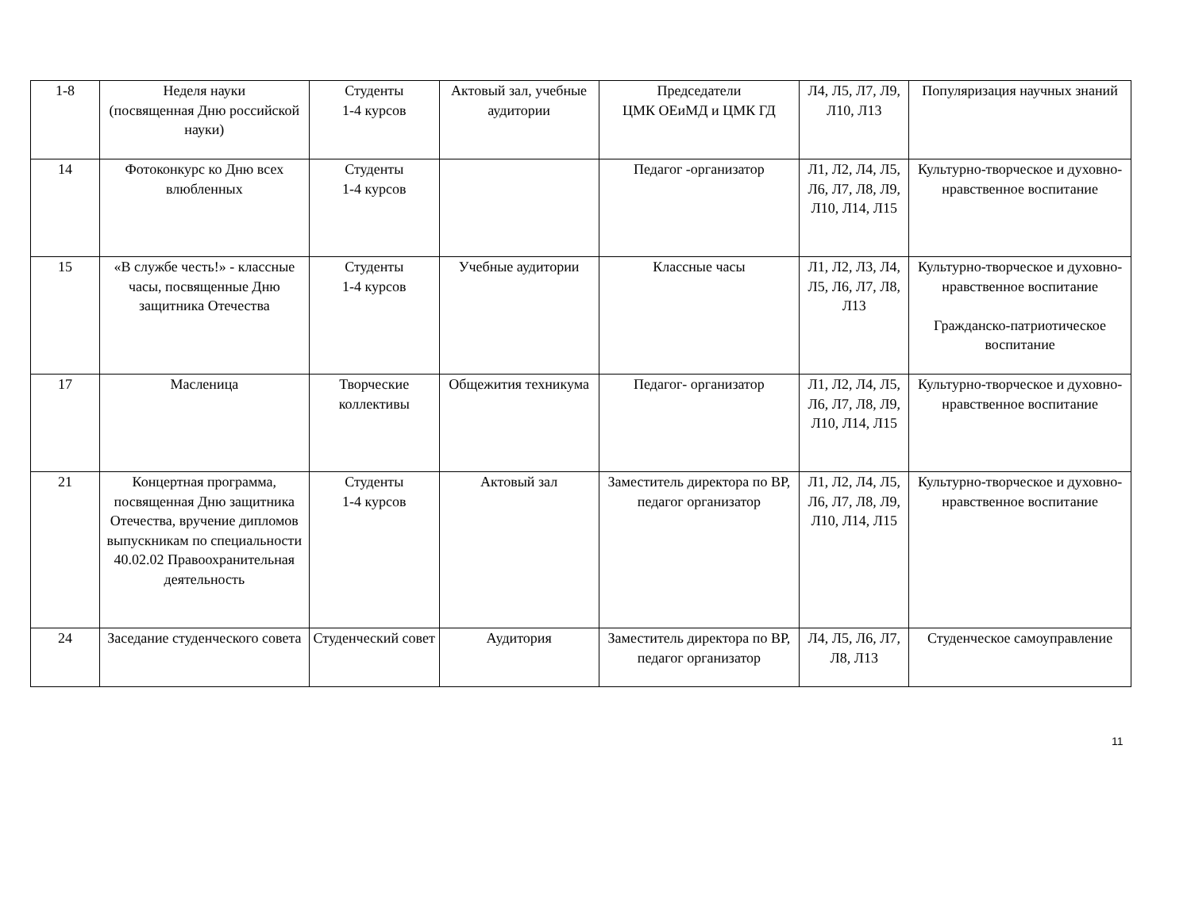| 1-8 | Неделя науки (посвященная Дню российской науки) | Студенты 1-4 курсов | Актовый зал, учебные аудитории | Председатели ЦМК ОЕиМД и ЦМК ГД | Л4, Л5, Л7, Л9, Л10, Л13 | Популяризация научных знаний |
| 14 | Фотоконкурс ко Дню всех влюбленных | Студенты 1-4 курсов | | Педагог -организатор | Л1, Л2, Л4, Л5, Л6, Л7, Л8, Л9, Л10, Л14, Л15 | Культурно-творческое и духовно-нравственное воспитание |
| 15 | «В службе честь!» - классные часы, посвященные Дню защитника Отечества | Студенты 1-4 курсов | Учебные аудитории | Классные часы | Л1, Л2, Л3, Л4, Л5, Л6, Л7, Л8, Л13 | Культурно-творческое и духовно-нравственное воспитание Гражданско-патриотическое воспитание |
| 17 | Масленица | Творческие коллективы | Общежития техникума | Педагог- организатор | Л1, Л2, Л4, Л5, Л6, Л7, Л8, Л9, Л10, Л14, Л15 | Культурно-творческое и духовно-нравственное воспитание |
| 21 | Концертная программа, посвященная Дню защитника Отечества, вручение дипломов выпускникам по специальности 40.02.02 Правоохранительная деятельность | Студенты 1-4 курсов | Актовый зал | Заместитель директора по ВР, педагог организатор | Л1, Л2, Л4, Л5, Л6, Л7, Л8, Л9, Л10, Л14, Л15 | Культурно-творческое и духовно-нравственное воспитание |
| 24 | Заседание студенческого совета | Студенческий совет | Аудитория | Заместитель директора по ВР, педагог организатор | Л4, Л5, Л6, Л7, Л8, Л13 | Студенческое самоуправление |
11